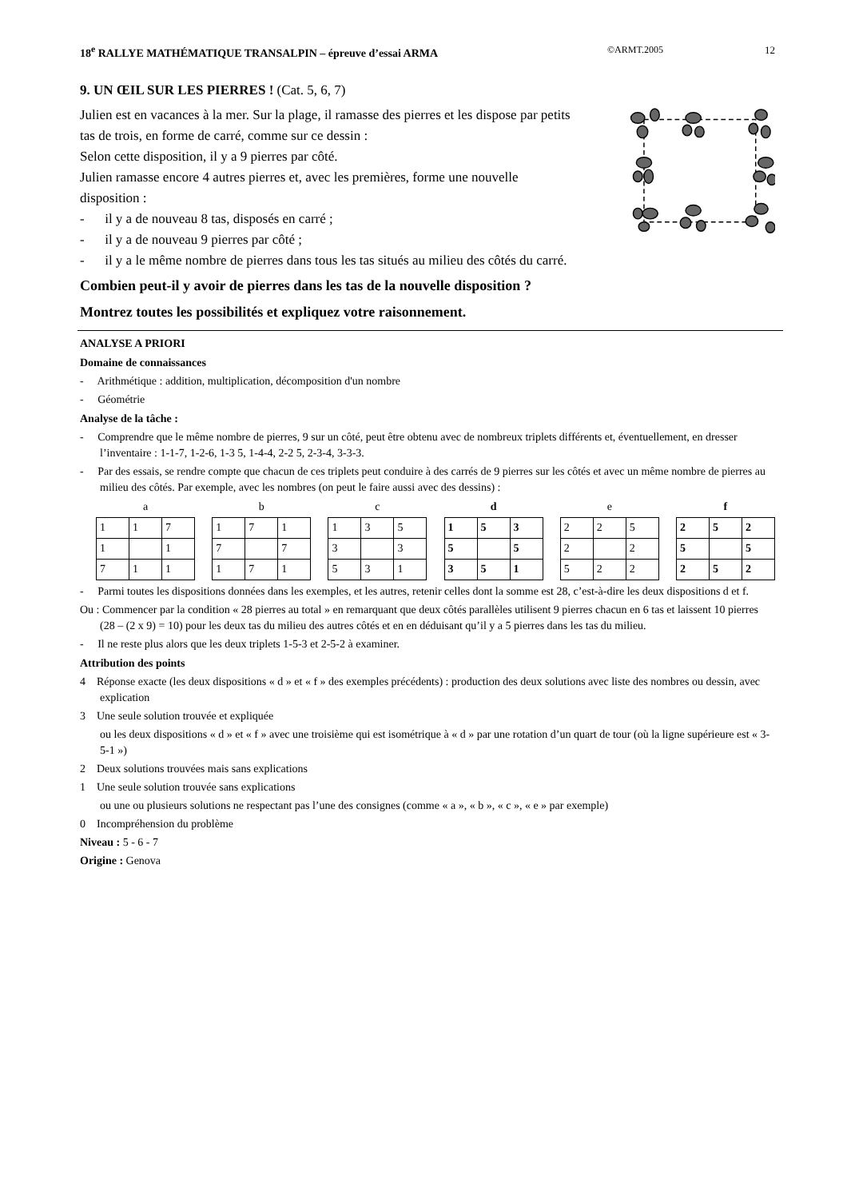18<sup>e</sup> RALLYE MATHÉMATIQUE TRANSALPIN – épreuve d’essai ARMA ©ARMT.2005 12
9. UN ŒIL SUR LES PIERRES ! (Cat. 5, 6, 7)
Julien est en vacances à la mer. Sur la plage, il ramasse des pierres et les dispose par petits tas de trois, en forme de carré, comme sur ce dessin :
Selon cette disposition, il y a 9 pierres par côté.
Julien ramasse encore 4 autres pierres et, avec les premières, forme une nouvelle disposition :
- il y a de nouveau 8 tas, disposés en carré ;
- il y a de nouveau 9 pierres par côté ;
- il y a le même nombre de pierres dans tous les tas situés au milieu des côtés du carré.
Combien peut-il y avoir de pierres dans les tas de la nouvelle disposition ?
Montrez toutes les possibilités et expliquez votre raisonnement.
ANALYSE A PRIORI
Domaine de connaissances
- Arithmétique : addition, multiplication, décomposition d'un nombre
- Géométrie
Analyse de la tâche :
- Comprendre que le même nombre de pierres, 9 sur un côté, peut être obtenu avec de nombreux triplets différents et, éventuellement, en dresser l’inventaire : 1-1-7, 1-2-6, 1-3 5, 1-4-4, 2-2 5, 2-3-4, 3-3-3.
- Par des essais, se rendre compte que chacun de ces triplets peut conduire à des carrés de 9 pierres sur les côtés et avec un même nombre de pierres au milieu des côtés. Par exemple, avec les nombres (on peut le faire aussi avec des dessins) :
a
| 1 | 1 | 7 |
| 1 | | 1 |
| 7 | 1 | 1 |
b
| 1 | 7 | 1 |
| 7 | | 7 |
| 1 | 7 | 1 |
c
| 1 | 3 | 5 |
| 3 | | 3 |
| 5 | 3 | 1 |
d
| 1 | 5 | 3 |
| 5 | | 5 |
| 3 | 5 | 1 |
e
| 2 | 2 | 5 |
| 2 | | 2 |
| 5 | 2 | 2 |
f
| 2 | 5 | 2 |
| 5 | | 5 |
| 2 | 5 | 2 |
- Parmi toutes les dispositions données dans les exemples, et les autres, retenir celles dont la somme est 28, c’est-à-dire les deux dispositions d et f.
Ou : Commencer par la condition « 28 pierres au total » en remarquant que deux côtés parallèles utilisent 9 pierres chacun en 6 tas et laissent 10 pierres (28 – (2 x 9) = 10) pour les deux tas du milieu des autres côtés et en en déduisant qu’il y a 5 pierres dans les tas du milieu.
- Il ne reste plus alors que les deux triplets 1-5-3 et 2-5-2 à examiner.
Attribution des points
4 Réponse exacte (les deux dispositions « d » et « f » des exemples précédents) : production des deux solutions avec liste des nombres ou dessin, avec explication
3 Une seule solution trouvée et expliquée
ou les deux dispositions « d » et « f » avec une troisième qui est isométrique à « d » par une rotation d’un quart de tour (où la ligne supérieure est « 3-5-1 »)
2 Deux solutions trouvées mais sans explications
1 Une seule solution trouvée sans explications
ou une ou plusieurs solutions ne respectant pas l’une des consignes (comme « a », « b », « c », « e » par exemple)
0 Incompréhension du problème
Niveau : 5 - 6 - 7
Origine : Genova